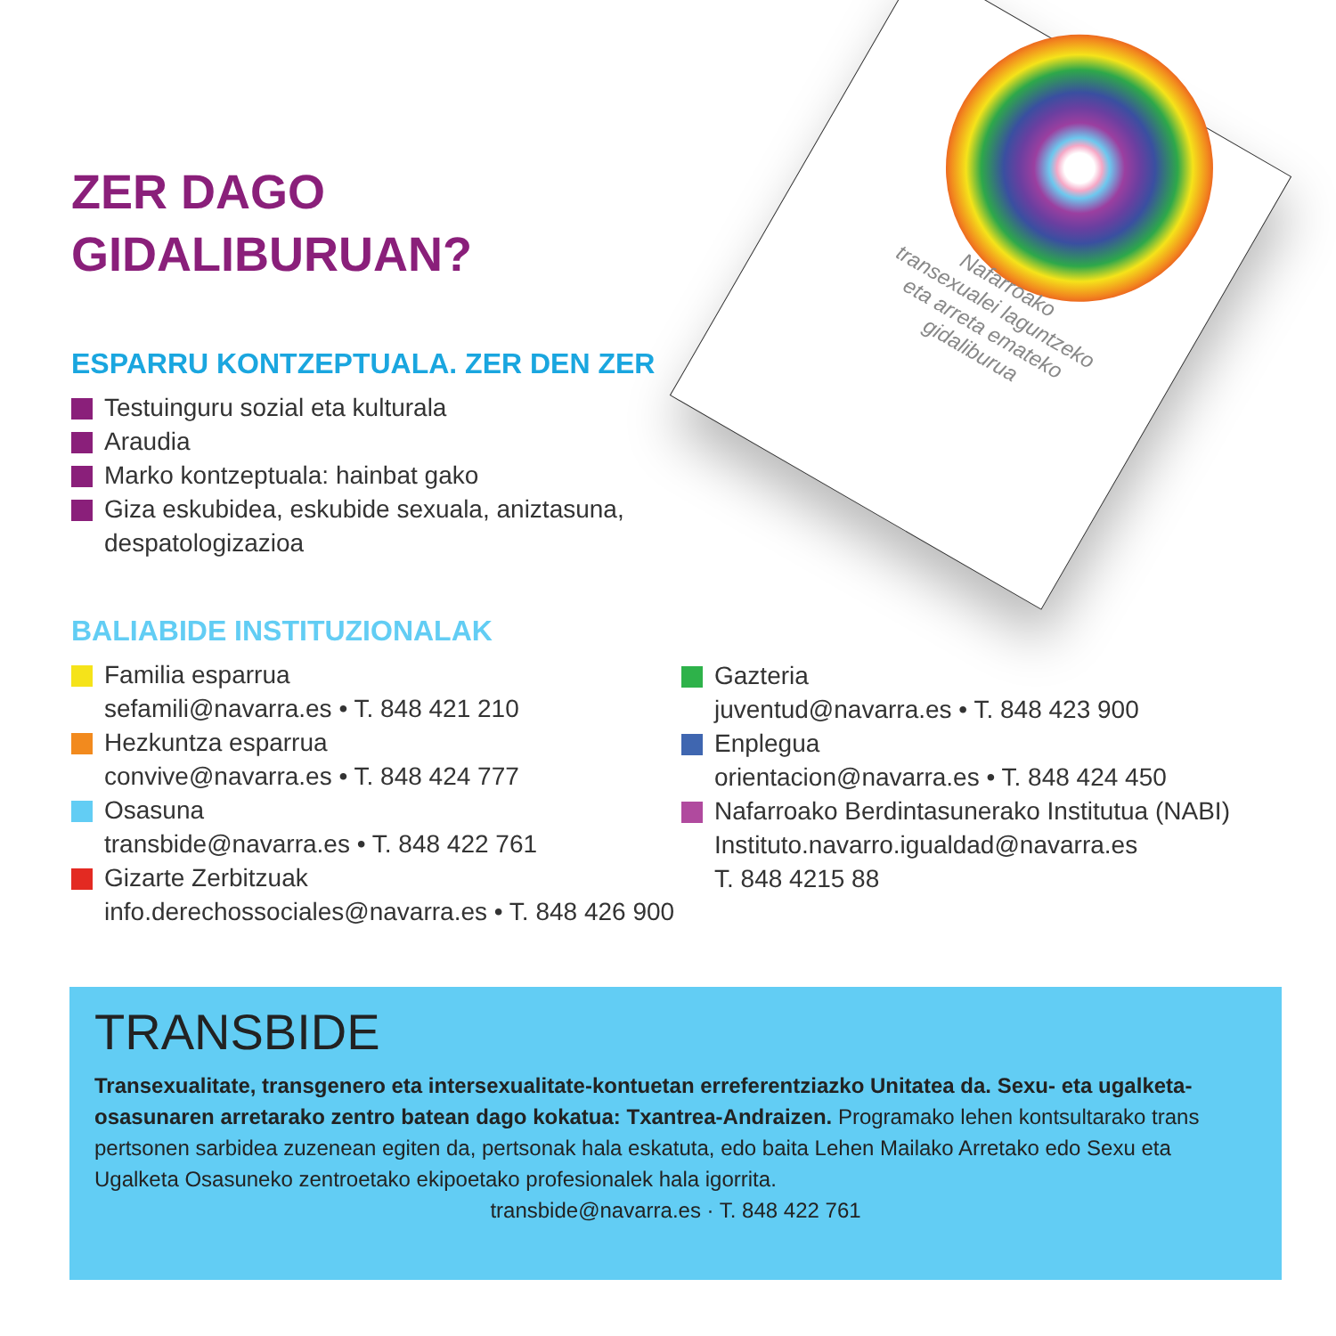Nafarroako
transexualei laguntzeko
eta arreta emateko
gidaliburua
ZER DAGO
GIDALIBURUAN?
ESPARRU KONTZEPTUALA. ZER DEN ZER
Testuinguru sozial eta kulturala
Araudia
Marko kontzeptuala: hainbat gako
Giza eskubidea, eskubide sexuala, aniztasuna, despatologizazioa
BALIABIDE INSTITUZIONALAK
Familia esparrua
sefamili@navarra.es • T. 848 421 210
Hezkuntza esparrua
convive@navarra.es • T. 848 424 777
Osasuna
transbide@navarra.es • T. 848 422 761
Gizarte Zerbitzuak
info.derechossociales@navarra.es • T. 848 426 900
Gazteria
juventud@navarra.es • T. 848 423 900
Enplegua
orientacion@navarra.es • T. 848 424 450
Nafarroako Berdintasunerako Institutua (NABI)
Instituto.navarro.igualdad@navarra.es
T. 848 4215 88
TRANSBIDE
Transexualitate, transgenero eta intersexualitate-kontuetan erreferentziazko Unitatea da. Sexu- eta ugalketa-osasunaren arretarako zentro batean dago kokatua: Txantrea-Andraizen. Programako lehen kontsultarako trans pertsonen sarbidea zuzenean egiten da, pertsonak hala eskatuta, edo baita Lehen Mailako Arretako edo Sexu eta Ugalketa Osasuneko zentroetako ekipoetako profesionalek hala igorrita.
transbide@navarra.es · T. 848 422 761